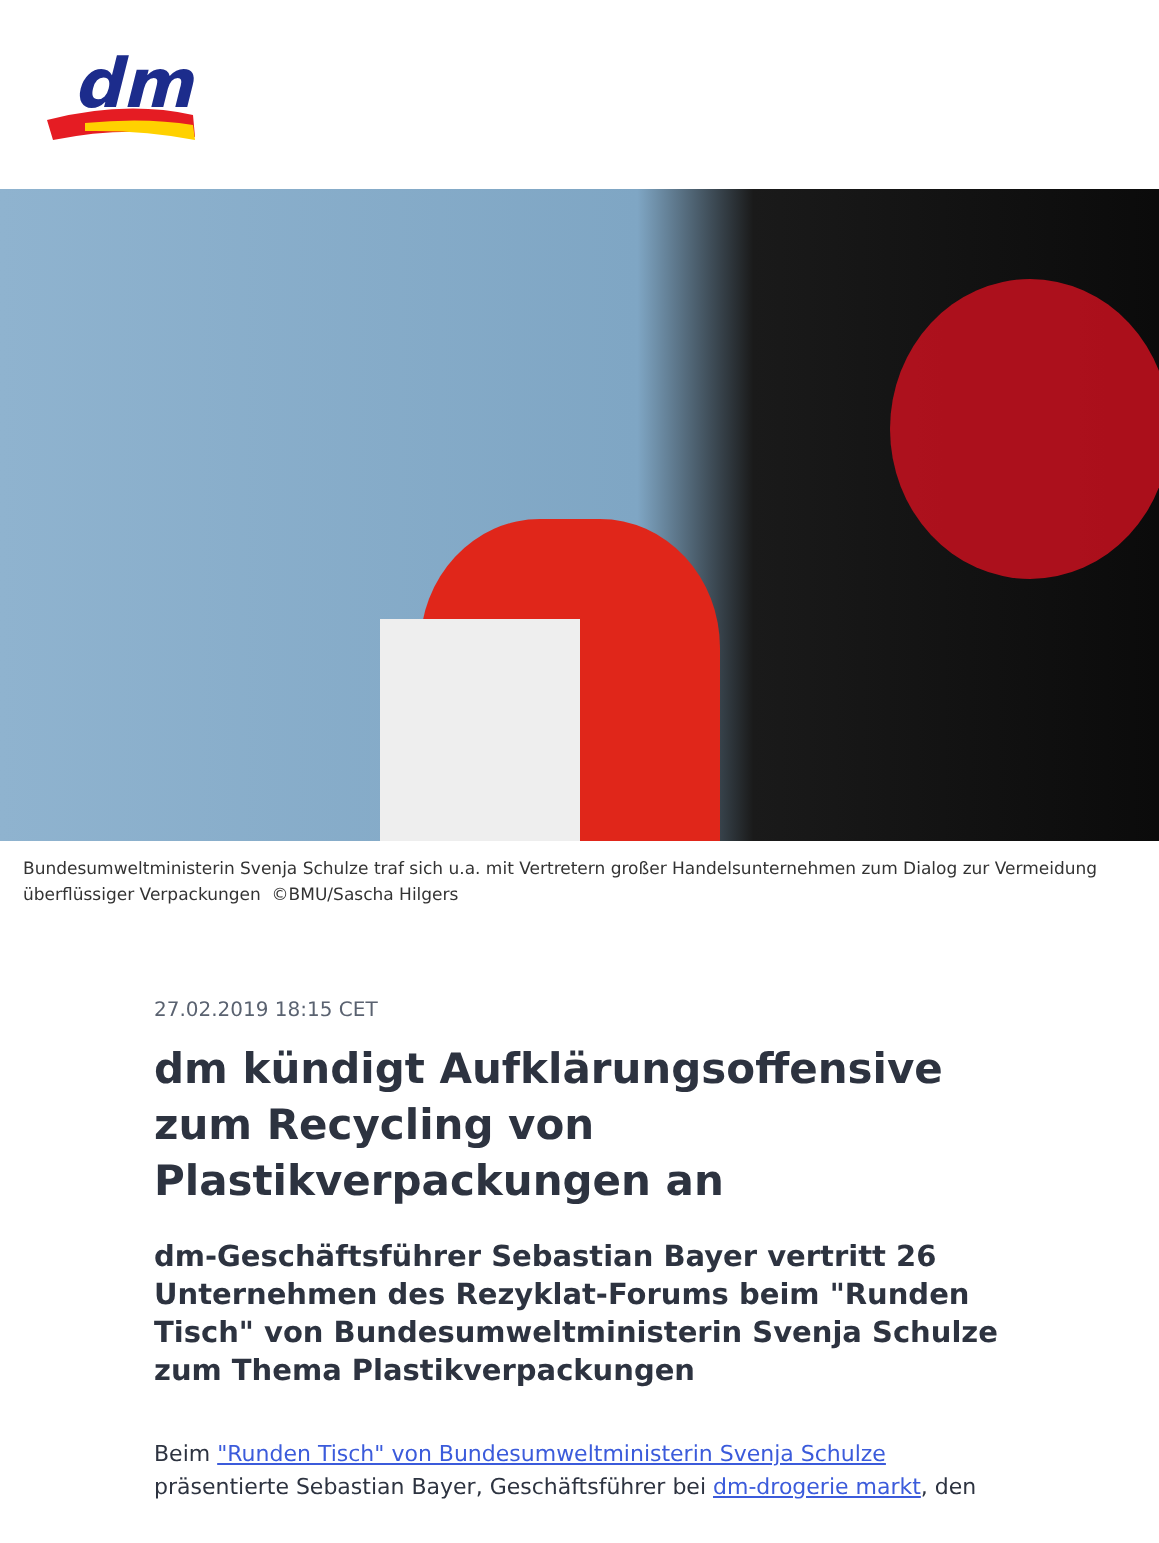dm
Bundesumweltministerin Svenja Schulze traf sich u.a. mit Vertretern großer Handelsunternehmen zum Dialog zur Vermeidung überflüssiger Verpackungen ©BMU/Sascha Hilgers
27.02.2019 18:15 CET
dm kündigt Aufklärungsoffensive zum Recycling von Plastikverpackungen an
dm-Geschäftsführer Sebastian Bayer vertritt 26 Unternehmen des Rezyklat-Forums beim "Runden Tisch" von Bundesumweltministerin Svenja Schulze zum Thema Plastikverpackungen
Beim "Runden Tisch" von Bundesumweltministerin Svenja Schulze präsentierte Sebastian Bayer, Geschäftsführer bei dm-drogerie markt, den